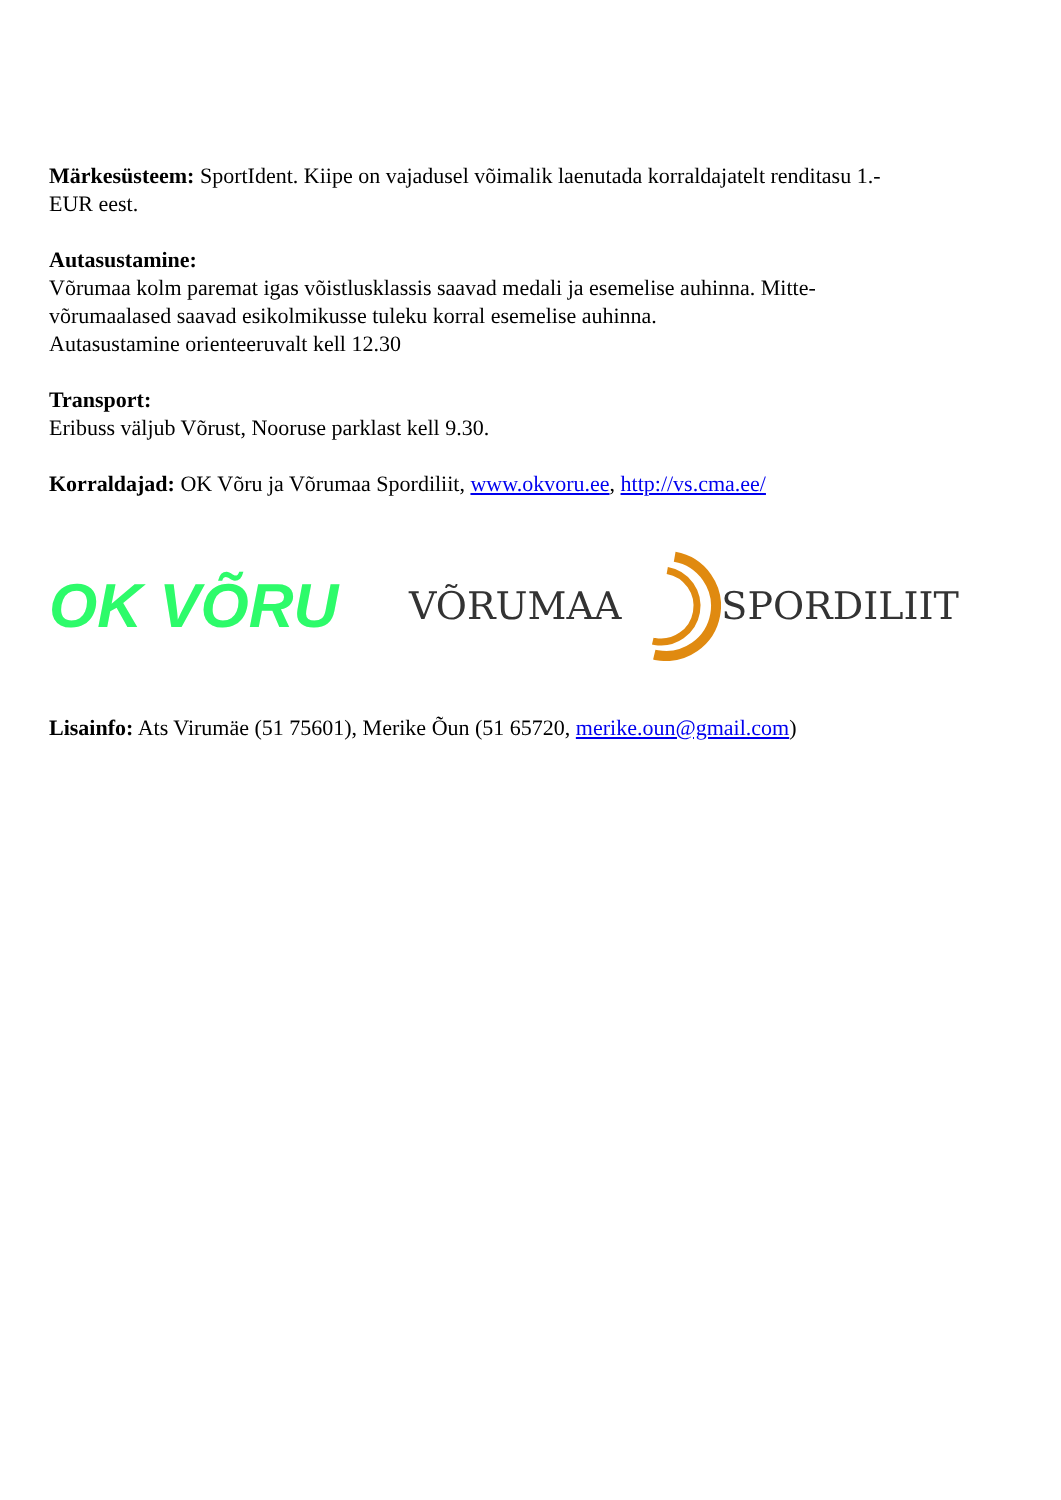Märkesüsteem: SportIdent. Kiipe on vajadusel võimalik laenutada korraldajatelt renditasu 1.-
EUR eest.
Autasustamine:
Võrumaa kolm paremat igas võistlusklassis saavad medali ja esemelise auhinna. Mitte-
võrumaalased saavad esikolmikusse tuleku korral esemelise auhinna.
Autasustamine orienteeruvalt kell 12.30
Transport:
Eribuss väljub Võrust, Nooruse parklast kell 9.30.
Korraldajad: OK Võru ja Võrumaa Spordiliit, www.okvoru.ee, http://vs.cma.ee/
OK VÕRU
VÕRUMAA SPORDILIIT
Lisainfo: Ats Virumäe (51 75601), Merike Õun (51 65720, merike.oun@gmail.com)